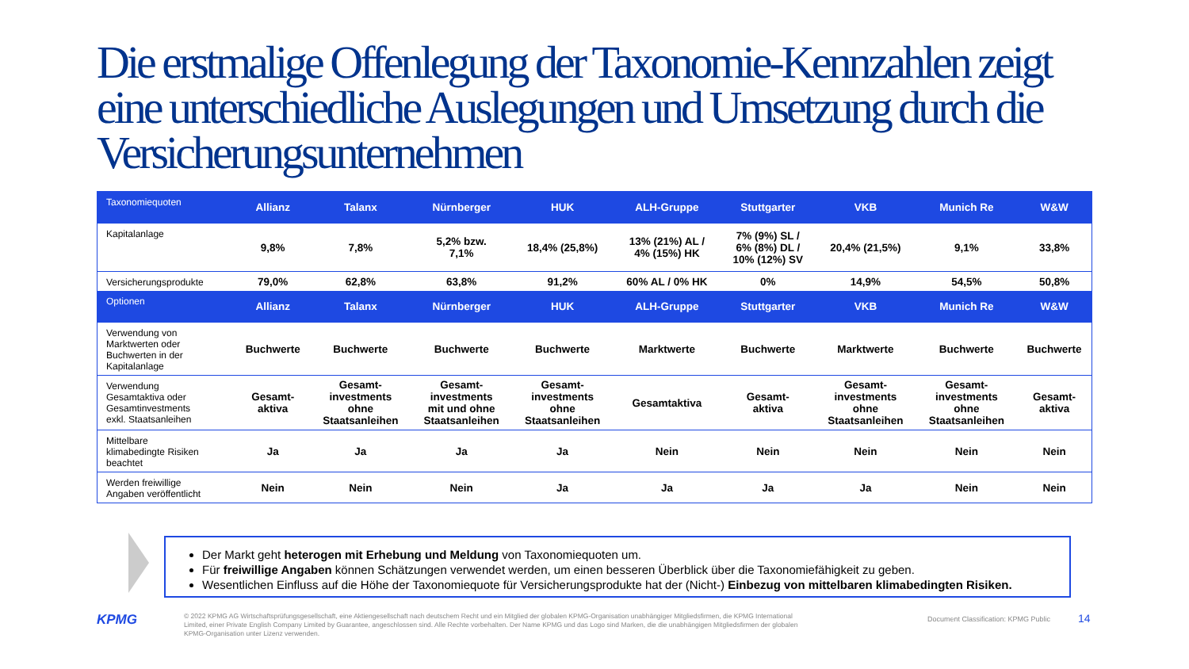Die erstmalige Offenlegung der Taxonomie-Kennzahlen zeigt eine unterschiedliche Auslegungen und Umsetzung durch die Versicherungsunternehmen
| Taxonomiequoten | Allianz | Talanx | Nürnberger | HUK | ALH-Gruppe | Stuttgarter | VKB | Munich Re | W&W |
| --- | --- | --- | --- | --- | --- | --- | --- | --- | --- |
| Kapitalanlage | 9,8% | 7,8% | 5,2% bzw. 7,1% | 18,4% (25,8%) | 13% (21%) AL / 4% (15%) HK | 7% (9%) SL / 6% (8%) DL / 10% (12%) SV | 20,4% (21,5%) | 9,1% | 33,8% |
| Versicherungsprodukte | 79,0% | 62,8% | 63,8% | 91,2% | 60% AL / 0% HK | 0% | 14,9% | 54,5% | 50,8% |
| Optionen | Allianz | Talanx | Nürnberger | HUK | ALH-Gruppe | Stuttgarter | VKB | Munich Re | W&W |
| Verwendung von Marktwerten oder Buchwerten in der Kapitalanlage | Buchwerte | Buchwerte | Buchwerte | Buchwerte | Marktwerte | Buchwerte | Marktwerte | Buchwerte | Buchwerte |
| Verwendung Gesamtaktiva oder Gesamtinvestments exkl. Staatsanleihen | Gesamt- aktiva | Gesamt- investments ohne Staatsanleihen | Gesamt- investments mit und ohne Staatsanleihen | Gesamt- investments ohne Staatsanleihen | Gesamtaktiva | Gesamt- aktiva | Gesamt- investments ohne Staatsanleihen | Gesamt- investments ohne Staatsanleihen | Gesamt- aktiva |
| Mittelbare klimabedingte Risiken beachtet | Ja | Ja | Ja | Ja | Nein | Nein | Nein | Nein | Nein |
| Werden freiwillige Angaben veröffentlicht | Nein | Nein | Nein | Ja | Ja | Ja | Ja | Nein | Nein |
Der Markt geht heterogen mit Erhebung und Meldung von Taxonomiequoten um.
Für freiwillige Angaben können Schätzungen verwendet werden, um einen besseren Überblick über die Taxonomiefähigkeit zu geben.
Wesentlichen Einfluss auf die Höhe der Taxonomiequote für Versicherungsprodukte hat der (Nicht-) Einbezug von mittelbaren klimabedingten Risiken.
KPMG
© 2022 KPMG AG Wirtschaftsprüfungsgesellschaft, eine Aktiengesellschaft nach deutschem Recht und ein Mitglied der globalen KPMG-Organisation unabhängiger Mitgliedsfirmen, die KPMG International Limited, einer Private English Company Limited by Guarantee, angeschlossen sind. Alle Rechte vorbehalten. Der Name KPMG und das Logo sind Marken, die die unabhängigen Mitgliedsfirmen der globalen KPMG-Organisation unter Lizenz verwenden.
Document Classification: KPMG Public
14